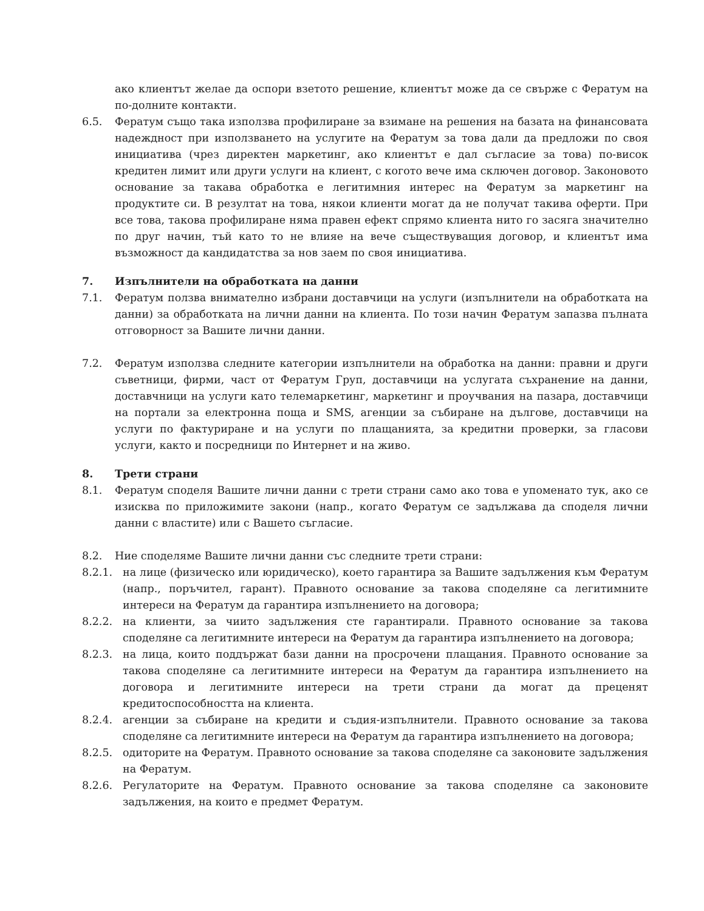ако клиентът желае да оспори взетото решение, клиентът може да се свърже с Фератум на по-долните контакти.
6.5. Фератум също така използва профилиране за взимане на решения на базата на финансовата надеждност при използването на услугите на Фератум за това дали да предложи по своя инициатива (чрез директен маркетинг, ако клиентът е дал съгласие за това) по-висок кредитен лимит или други услуги на клиент, с когото вече има сключен договор. Законовото основание за такава обработка е легитимния интерес на Фератум за маркетинг на продуктите си. В резултат на това, някои клиенти могат да не получат такива оферти. При все това, такова профилиране няма правен ефект спрямо клиента нито го засяга значително по друг начин, тъй като то не влияе на вече съществуващия договор, и клиентът има възможност да кандидатства за нов заем по своя инициатива.
7. Изпълнители на обработката на данни
7.1. Фератум ползва внимателно избрани доставчици на услуги (изпълнители на обработката на данни) за обработката на лични данни на клиента. По този начин Фератум запазва пълната отговорност за Вашите лични данни.
7.2. Фератум използва следните категории изпълнители на обработка на данни: правни и други съветници, фирми, част от Фератум Груп, доставчици на услугата съхранение на данни, доставчници на услуги като телемаркетинг, маркетинг и проучвания на пазара, доставчици на портали за електронна поща и SMS, агенции за събиране на дългове, доставчици на услуги по фактуриране и на услуги по плащанията, за кредитни проверки, за гласови услуги, както и посредници по Интернет и на живо.
8. Трети страни
8.1. Фератум споделя Вашите лични данни с трети страни само ако това е упоменато тук, ако се изисква по приложимите закони (напр., когато Фератум се задължава да споделя лични данни с властите) или с Вашето съгласие.
8.2. Ние споделяме Вашите лични данни със следните трети страни:
8.2.1. на лице (физическо или юридическо), което гарантира за Вашите задължения към Фератум (напр., поръчител, гарант). Правното основание за такова споделяне са легитимните интереси на Фератум да гарантира изпълнението на договора;
8.2.2. на клиенти, за чиито задължения сте гарантирали. Правното основание за такова споделяне са легитимните интереси на Фератум да гарантира изпълнението на договора;
8.2.3. на лица, които поддържат бази данни на просрочени плащания. Правното основание за такова споделяне са легитимните интереси на Фератум да гарантира изпълнението на договора и легитимните интереси на трети страни да могат да преценят кредитоспособността на клиента.
8.2.4. агенции за събиране на кредити и съдия-изпълнители. Правното основание за такова споделяне са легитимните интереси на Фератум да гарантира изпълнението на договора;
8.2.5. одиторите на Фератум. Правното основание за такова споделяне са законовите задължения на Фератум.
8.2.6. Регулаторите на Фератум. Правното основание за такова споделяне са законовите задължения, на които е предмет Фератум.